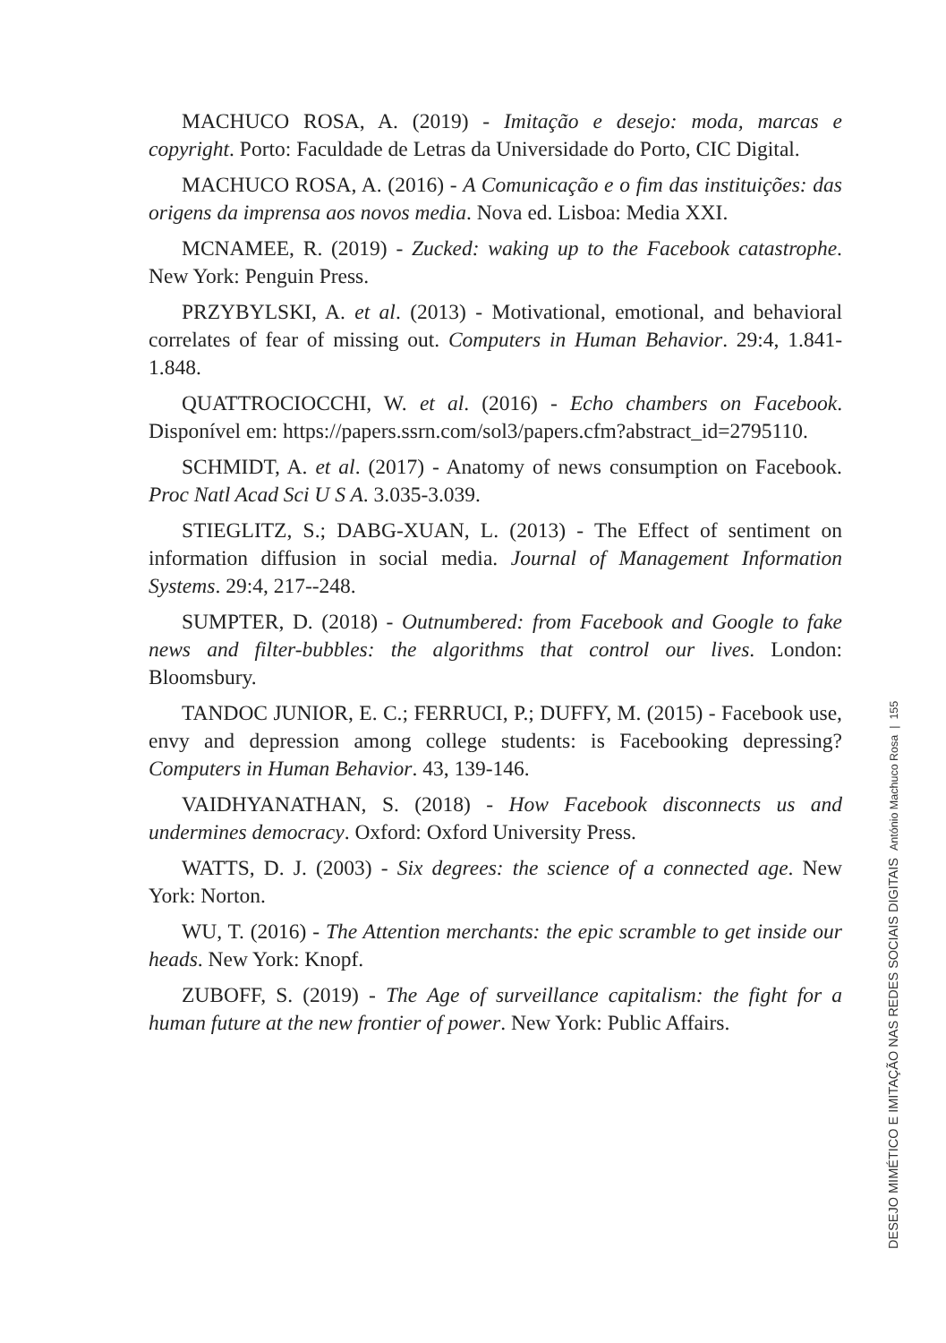MACHUCO ROSA, A. (2019) - Imitação e desejo: moda, marcas e copyright. Porto: Faculdade de Letras da Universidade do Porto, CIC Digital.
MACHUCO ROSA, A. (2016) - A Comunicação e o fim das instituições: das origens da imprensa aos novos media. Nova ed. Lisboa: Media XXI.
MCNAMEE, R. (2019) - Zucked: waking up to the Facebook catastrophe. New York: Penguin Press.
PRZYBYLSKI, A. et al. (2013) - Motivational, emotional, and behavioral correlates of fear of missing out. Computers in Human Behavior. 29:4, 1.841-1.848.
QUATTROCIOCCHI, W. et al. (2016) - Echo chambers on Facebook. Disponível em: https://papers.ssrn.com/sol3/papers.cfm?abstract_id=2795110.
SCHMIDT, A. et al. (2017) - Anatomy of news consumption on Facebook. Proc Natl Acad Sci U S A. 3.035-3.039.
STIEGLITZ, S.; DABG-XUAN, L. (2013) - The Effect of sentiment on information diffusion in social media. Journal of Management Information Systems. 29:4, 217--248.
SUMPTER, D. (2018) - Outnumbered: from Facebook and Google to fake news and filter-bubbles: the algorithms that control our lives. London: Bloomsbury.
TANDOC JUNIOR, E. C.; FERRUCI, P.; DUFFY, M. (2015) - Facebook use, envy and depression among college students: is Facebooking depressing? Computers in Human Behavior. 43, 139-146.
VAIDHYANATHAN, S. (2018) - How Facebook disconnects us and undermines democracy. Oxford: Oxford University Press.
WATTS, D. J. (2003) - Six degrees: the science of a connected age. New York: Norton.
WU, T. (2016) - The Attention merchants: the epic scramble to get inside our heads. New York: Knopf.
ZUBOFF, S. (2019) - The Age of surveillance capitalism: the fight for a human future at the new frontier of power. New York: Public Affairs.
DESEJO MIMÉTICO E IMITAÇÃO NAS REDES SOCIAIS DIGITAIS António Machuco Rosa | 155